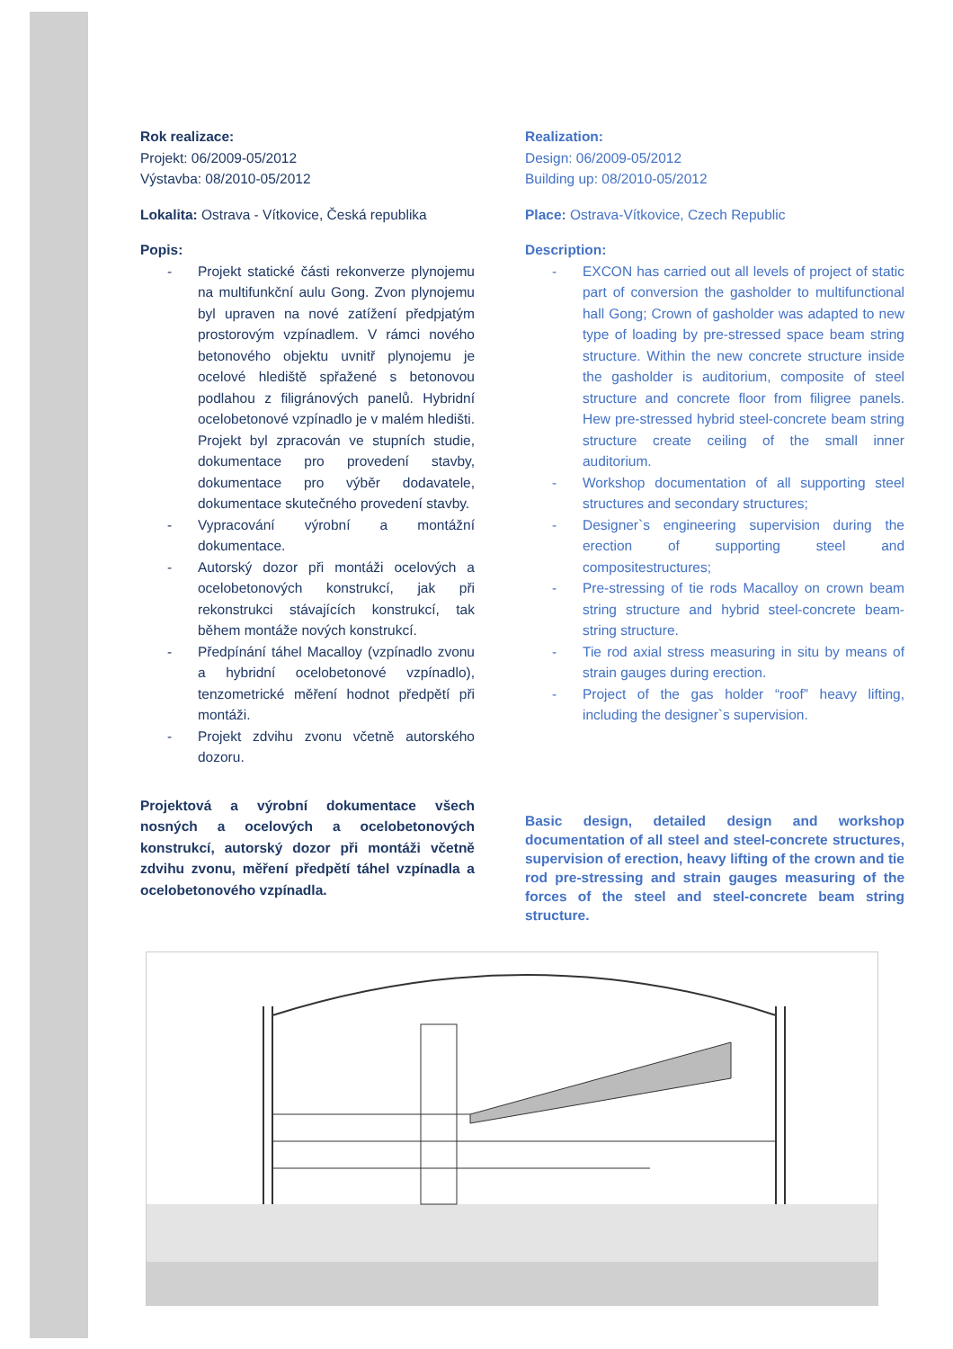Rok realizace:
Projekt: 06/2009-05/2012
Výstavba: 08/2010-05/2012
Lokalita: Ostrava - Vítkovice, Česká republika
Popis:
- Projekt statické části rekonverze plynojemu na multifunkční aulu Gong. Zvon plynojemu byl upraven na nové zatížení předpjatým prostorovým vzpínadlem. V rámci nového betonového objektu uvnitř plynojemu je ocelové hlediště spřažené s betonovou podlahou z filigránových panelů. Hybridní ocelobetonové vzpínadlo je v malém hledišti. Projekt byl zpracován ve stupních studie, dokumentace pro provedení stavby, dokumentace pro výběr dodavatele, dokumentace skutečného provedení stavby.
- Vypracování výrobní a montážní dokumentace.
- Autorský dozor při montáži ocelových a ocelobetonových konstrukcí, jak při rekonstrukci stávajících konstrukcí, tak během montáže nových konstrukcí.
- Předpínání táhel Macalloy (vzpínadlo zvonu a hybridní ocelobetonové vzpínadlo), tenzometrické měření hodnot předpětí při montáži.
- Projekt zdvihu zvonu včetně autorského dozoru.
Projektová a výrobní dokumentace všech nosných a ocelových a ocelobetonových konstrukcí, autorský dozor při montáži včetně zdvihu zvonu, měření předpětí táhel vzpínadla a ocelobetonového vzpínadla.
Realization:
Design: 06/2009-05/2012
Building up: 08/2010-05/2012
Place: Ostrava-Vítkovice, Czech Republic
Description:
- EXCON has carried out all levels of project of static part of conversion the gasholder to multifunctional hall Gong; Crown of gasholder was adapted to new type of loading by pre-stressed space beam string structure. Within the new concrete structure inside the gasholder is auditorium, composite of steel structure and concrete floor from filigree panels. Hew pre-stressed hybrid steel-concrete beam string structure create ceiling of the small inner auditorium.
- Workshop documentation of all supporting steel structures and secondary structures;
- Designer`s engineering supervision during the erection of supporting steel and compositestructures;
- Pre-stressing of tie rods Macalloy on crown beam string structure and hybrid steel-concrete beam-string structure.
- Tie rod axial stress measuring in situ by means of strain gauges during erection.
- Project of the gas holder “roof” heavy lifting, including the designer`s supervision.
Basic design, detailed design and workshop documentation of all steel and steel-concrete structures, supervision of erection, heavy lifting of the crown and tie rod pre-stressing and strain gauges measuring of the forces of the steel and steel-concrete beam string structure.